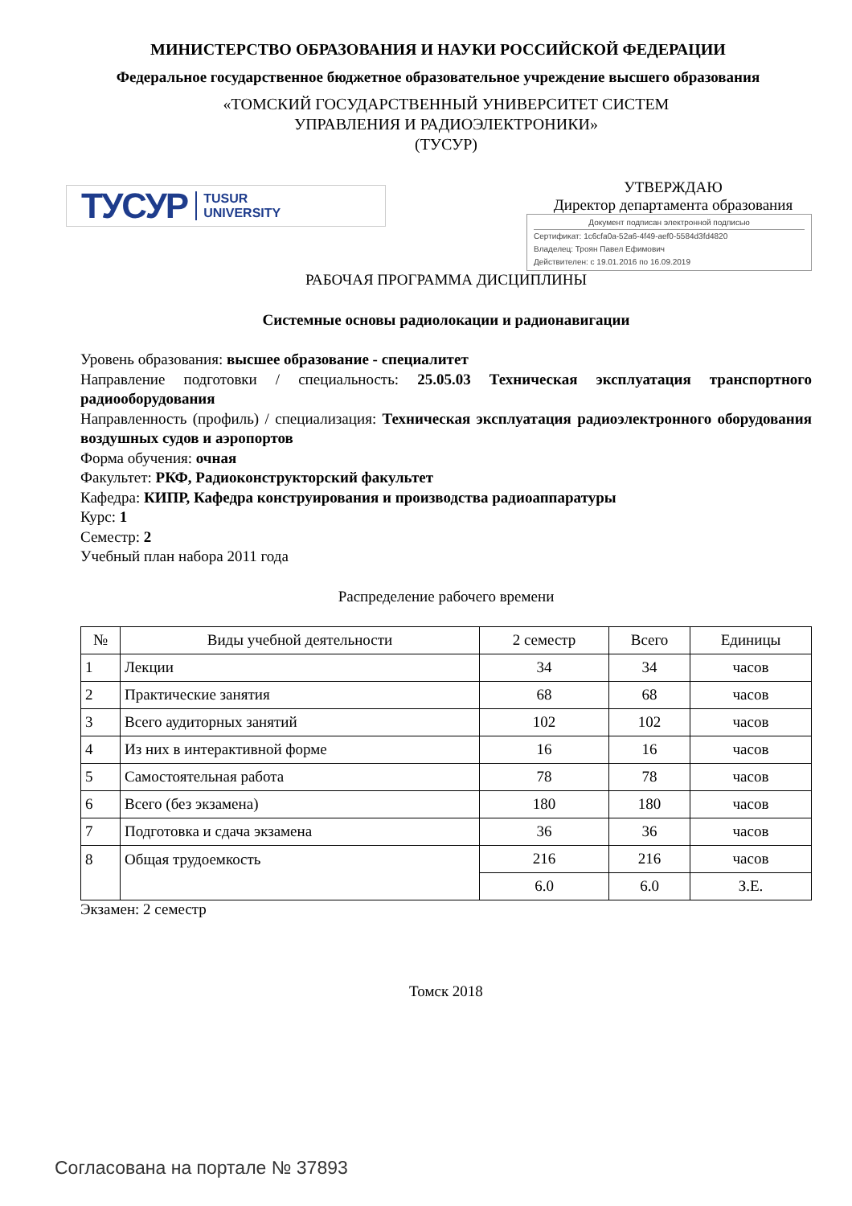МИНИСТЕРСТВО ОБРАЗОВАНИЯ И НАУКИ РОССИЙСКОЙ ФЕДЕРАЦИИ
Федеральное государственное бюджетное образовательное учреждение высшего образования
«ТОМСКИЙ ГОСУДАРСТВЕННЫЙ УНИВЕРСИТЕТ СИСТЕМ
УПРАВЛЕНИЯ И РАДИОЭЛЕКТРОНИКИ»
(ТУСУР)
ТУСУР TUSUR
UNIVERSITY
УТВЕРЖДАЮ
Директор департамента образования
Документ подписан электронной подписью
Сертификат: 1c6cfa0a-52a6-4f49-aef0-5584d3fd4820
Владелец: Троян Павел Ефимович
Действителен: с 19.01.2016 по 16.09.2019
РАБОЧАЯ ПРОГРАММА ДИСЦИПЛИНЫ
Системные основы радиолокации и радионавигации
Уровень образования: высшее образование - специалитет
Направление подготовки / специальность: 25.05.03 Техническая эксплуатация транспортного радиооборудования
Направленность (профиль) / специализация: Техническая эксплуатация радиоэлектронного оборудования воздушных судов и аэропортов
Форма обучения: очная
Факультет: РКФ, Радиоконструкторский факультет
Кафедра: КИПР, Кафедра конструирования и производства радиоаппаратуры
Курс: 1
Семестр: 2
Учебный план набора 2011 года
Распределение рабочего времени
| № | Виды учебной деятельности | 2 семестр | Всего | Единицы |
| --- | --- | --- | --- | --- |
| 1 | Лекции | 34 | 34 | часов |
| 2 | Практические занятия | 68 | 68 | часов |
| 3 | Всего аудиторных занятий | 102 | 102 | часов |
| 4 | Из них в интерактивной форме | 16 | 16 | часов |
| 5 | Самостоятельная работа | 78 | 78 | часов |
| 6 | Всего (без экзамена) | 180 | 180 | часов |
| 7 | Подготовка и сдача экзамена | 36 | 36 | часов |
| 8 | Общая трудоемкость | 216 | 216 | часов |
| | | 6.0 | 6.0 | З.Е. |
Экзамен: 2 семестр
Томск 2018
Согласована на портале № 37893